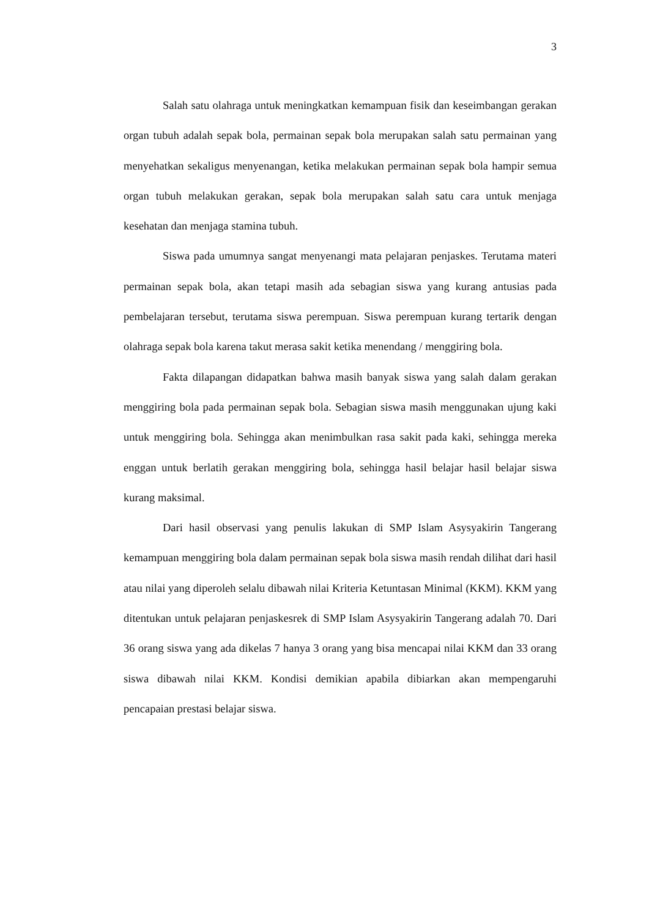3
Salah satu olahraga untuk meningkatkan kemampuan fisik dan keseimbangan gerakan organ tubuh adalah sepak bola, permainan sepak bola merupakan salah satu permainan yang menyehatkan sekaligus menyenangan, ketika melakukan permainan sepak bola hampir semua organ tubuh melakukan gerakan, sepak bola merupakan salah satu cara untuk menjaga kesehatan dan menjaga stamina tubuh.
Siswa pada umumnya sangat menyenangi mata pelajaran penjaskes. Terutama materi permainan sepak bola, akan tetapi masih ada sebagian siswa yang kurang antusias pada pembelajaran tersebut, terutama siswa perempuan. Siswa perempuan kurang tertarik dengan olahraga sepak bola karena takut merasa sakit ketika menendang / menggiring bola.
Fakta dilapangan didapatkan bahwa masih banyak siswa yang salah dalam gerakan menggiring bola pada permainan sepak bola. Sebagian siswa masih menggunakan ujung kaki untuk menggiring bola. Sehingga akan menimbulkan rasa sakit pada kaki, sehingga mereka enggan untuk berlatih gerakan menggiring bola, sehingga hasil belajar hasil belajar siswa kurang maksimal.
Dari hasil observasi yang penulis lakukan di SMP Islam Asysyakirin Tangerang kemampuan menggiring bola dalam permainan sepak bola siswa masih rendah dilihat dari hasil atau nilai yang diperoleh selalu dibawah nilai Kriteria Ketuntasan Minimal (KKM). KKM yang ditentukan untuk pelajaran penjaskesrek di SMP Islam Asysyakirin Tangerang adalah 70. Dari 36 orang siswa yang ada dikelas 7 hanya 3 orang yang bisa mencapai nilai KKM dan 33 orang siswa dibawah nilai KKM. Kondisi demikian apabila dibiarkan akan mempengaruhi pencapaian prestasi belajar siswa.